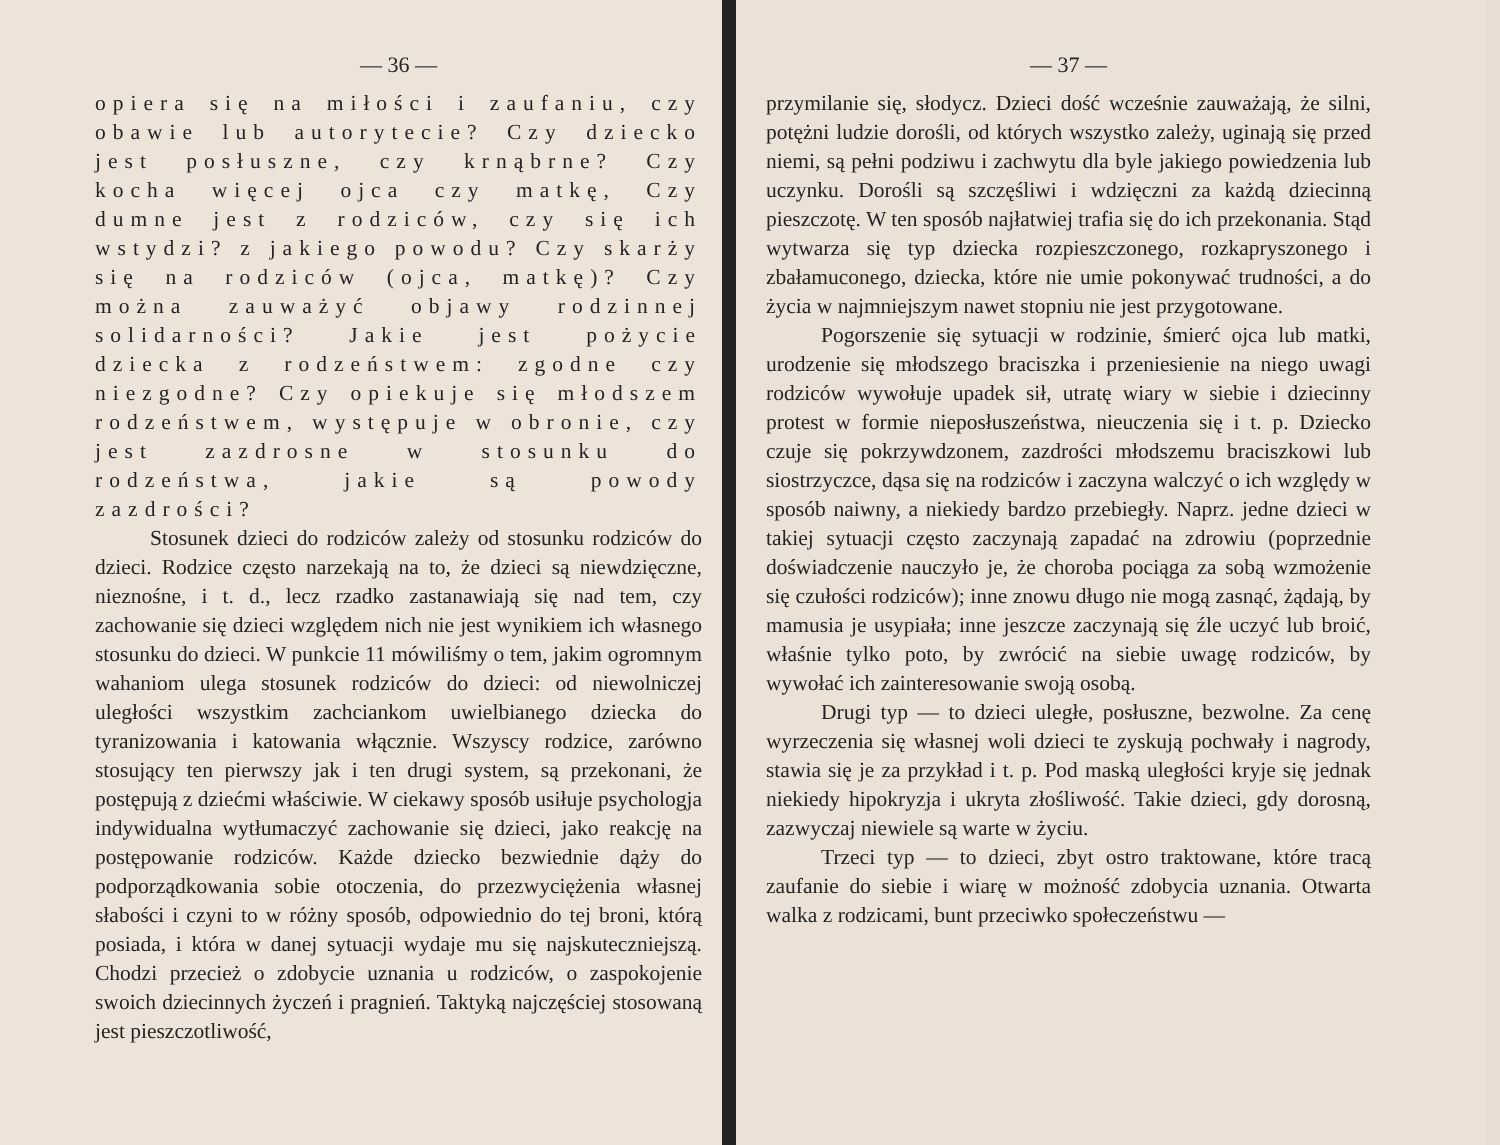— 36 —
opiera się na miłości i zaufaniu, czy obawie lub autorytecie? Czy dziecko jest posłuszne, czy krnąbrne? Czy kocha więcej ojca czy matkę, Czy dumne jest z rodziców, czy się ich wstydzi? z jakiego powodu? Czy skarży się na rodziców (ojca, matkę)? Czy można zauważyć objawy rodzinnej solidarności? Jakie jest pożycie dziecka z rodzeństwem: zgodne czy niezgodne? Czy opiekuje się młodszem rodzeństwem, występuje w obronie, czy jest zazdrosne w stosunku do rodzeństwa, jakie są powody zazdrości?
Stosunek dzieci do rodziców zależy od stosunku rodziców do dzieci. Rodzice często narzekają na to, że dzieci są niewdzięczne, nieznośne, i t. d., lecz rzadko zastanawiają się nad tem, czy zachowanie się dzieci względem nich nie jest wynikiem ich własnego stosunku do dzieci. W punkcie 11 mówiliśmy o tem, jakim ogromnym wahaniom ulega stosunek rodziców do dzieci: od niewolniczej uległości wszystkim zachciankom uwielbianego dziecka do tyranizowania i katowania włącznie. Wszyscy rodzice, zarówno stosujący ten pierwszy jak i ten drugi system, są przekonani, że postępują z dziećmi właściwie. W ciekawy sposób usiłuje psychologja indywidualna wytłumaczyć zachowanie się dzieci, jako reakcję na postępowanie rodziców. Każde dziecko bezwiednie dąży do podporządkowania sobie otoczenia, do przezwyciężenia własnej słabości i czyni to w różny sposób, odpowiednio do tej broni, którą posiada, i która w danej sytuacji wydaje mu się najskuteczniejszą. Chodzi przecież o zdobycie uznania u rodziców, o zaspokojenie swoich dziecinnych życzeń i pragnień. Taktyką najczęściej stosowaną jest pieszczotliwość,
— 37 —
przymilanie się, słodycz. Dzieci dość wcześnie zauważają, że silni, potężni ludzie dorośli, od których wszystko zależy, uginają się przed niemi, są pełni podziwu i zachwytu dla byle jakiego powiedzenia lub uczynku. Dorośli są szczęśliwi i wdzięczni za każdą dziecinną pieszczotę. W ten sposób najłatwiej trafia się do ich przekonania. Stąd wytwarza się typ dziecka rozpieszczonego, rozkapryszonego i zbałamuconego, dziecka, które nie umie pokonywać trudności, a do życia w najmniejszym nawet stopniu nie jest przygotowane.
Pogorszenie się sytuacji w rodzinie, śmierć ojca lub matki, urodzenie się młodszego braciszka i przeniesienie na niego uwagi rodziców wywołuje upadek sił, utratę wiary w siebie i dziecinny protest w formie nieposłuszeństwa, nieuczenia się i t. p. Dziecko czuje się pokrzywdzonem, zazdrości młodszemu braciszkowi lub siostrzyczce, dąsa się na rodziców i zaczyna walczyć o ich względy w sposób naiwny, a niekiedy bardzo przebiegły. Naprz. jedne dzieci w takiej sytuacji często zaczynają zapadać na zdrowiu (poprzednie doświadczenie nauczyło je, że choroba pociąga za sobą wzmożenie się czułości rodziców); inne znowu długo nie mogą zasnąć, żądają, by mamusia je usypiała; inne jeszcze zaczynają się źle uczyć lub broić, właśnie tylko poto, by zwrócić na siebie uwagę rodziców, by wywołać ich zainteresowanie swoją osobą.
Drugi typ — to dzieci uległe, posłuszne, bezwolne. Za cenę wyrzeczenia się własnej woli dzieci te zyskują pochwały i nagrody, stawia się je za przykład i t. p. Pod maską uległości kryje się jednak niekiedy hipokryzja i ukryta złośliwość. Takie dzieci, gdy dorosną, zazwyczaj niewiele są warte w życiu.
Trzeci typ — to dzieci, zbyt ostro traktowane, które tracą zaufanie do siebie i wiarę w możność zdobycia uznania. Otwarta walka z rodzicami, bunt przeciwko społeczeństwu —